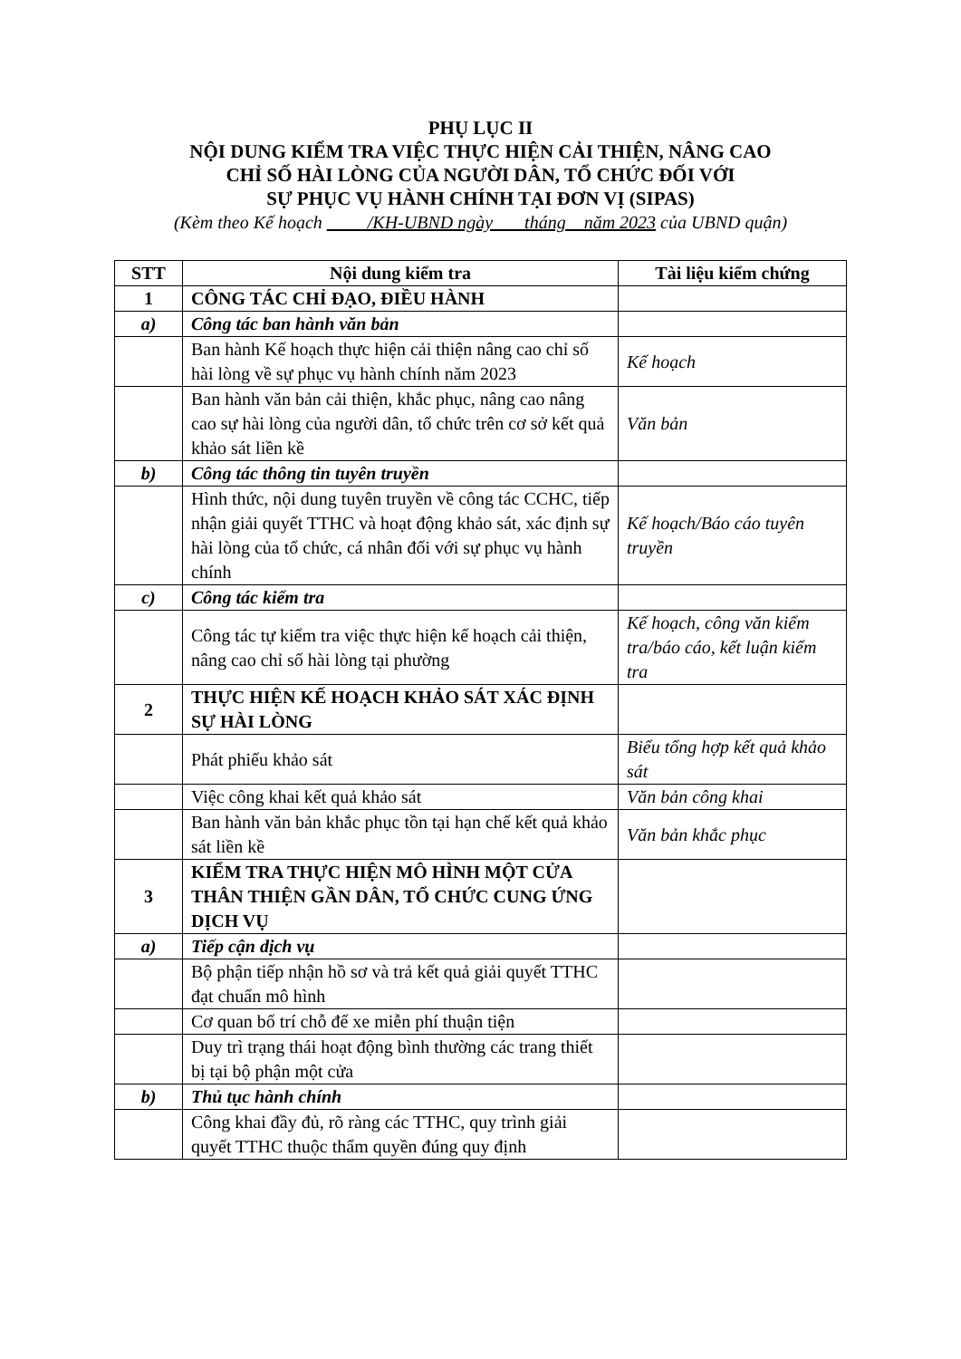PHỤ LỤC II
NỘI DUNG KIỂM TRA VIỆC THỰC HIỆN CẢI THIỆN, NÂNG CAO
CHỈ SỐ HÀI LÒNG CỦA NGƯỜI DÂN, TỔ CHỨC ĐỐI VỚI
SỰ PHỤC VỤ HÀNH CHÍNH TẠI ĐƠN VỊ (SIPAS)
(Kèm theo Kế hoạch /KH-UBND ngày tháng năm 2023 của UBND quận)
| STT | Nội dung kiểm tra | Tài liệu kiểm chứng |
| --- | --- | --- |
| 1 | CÔNG TÁC CHỈ ĐẠO, ĐIỀU HÀNH | |
| a) | Công tác ban hành văn bản | |
| | Ban hành Kế hoạch thực hiện cải thiện nâng cao chỉ số hài lòng về sự phục vụ hành chính năm 2023 | Kế hoạch |
| | Ban hành văn bản cải thiện, khắc phục, nâng cao nâng cao sự hài lòng của người dân, tổ chức trên cơ sở kết quả khảo sát liền kề | Văn bản |
| b) | Công tác thông tin tuyên truyền | |
| | Hình thức, nội dung tuyên truyền về công tác CCHC, tiếp nhận giải quyết TTHC và hoạt động khảo sát, xác định sự hài lòng của tổ chức, cá nhân đối với sự phục vụ hành chính | Kế hoạch/Báo cáo tuyên truyền |
| c) | Công tác kiểm tra | |
| | Công tác tự kiểm tra việc thực hiện kế hoạch cải thiện, nâng cao chỉ số hài lòng tại phường | Kế hoạch, công văn kiểm tra/báo cáo, kết luận kiểm tra |
| 2 | THỰC HIỆN KẾ HOẠCH KHẢO SÁT XÁC ĐỊNH SỰ HÀI LÒNG | |
| | Phát phiếu khảo sát | Biểu tổng hợp kết quả khảo sát |
| | Việc công khai kết quả khảo sát | Văn bản công khai |
| | Ban hành văn bản khắc phục tồn tại hạn chế kết quả khảo sát liền kề | Văn bản khắc phục |
| 3 | KIỂM TRA THỰC HIỆN MÔ HÌNH MỘT CỬA THÂN THIỆN GẦN DÂN, TỔ CHỨC CUNG ỨNG DỊCH VỤ | |
| a) | Tiếp cận dịch vụ | |
| | Bộ phận tiếp nhận hồ sơ và trả kết quả giải quyết TTHC đạt chuẩn mô hình | |
| | Cơ quan bố trí chỗ để xe miễn phí thuận tiện | |
| | Duy trì trạng thái hoạt động bình thường các trang thiết bị tại bộ phận một cửa | |
| b) | Thủ tục hành chính | |
| | Công khai đầy đủ, rõ ràng các TTHC, quy trình giải quyết TTHC thuộc thẩm quyền đúng quy định | |